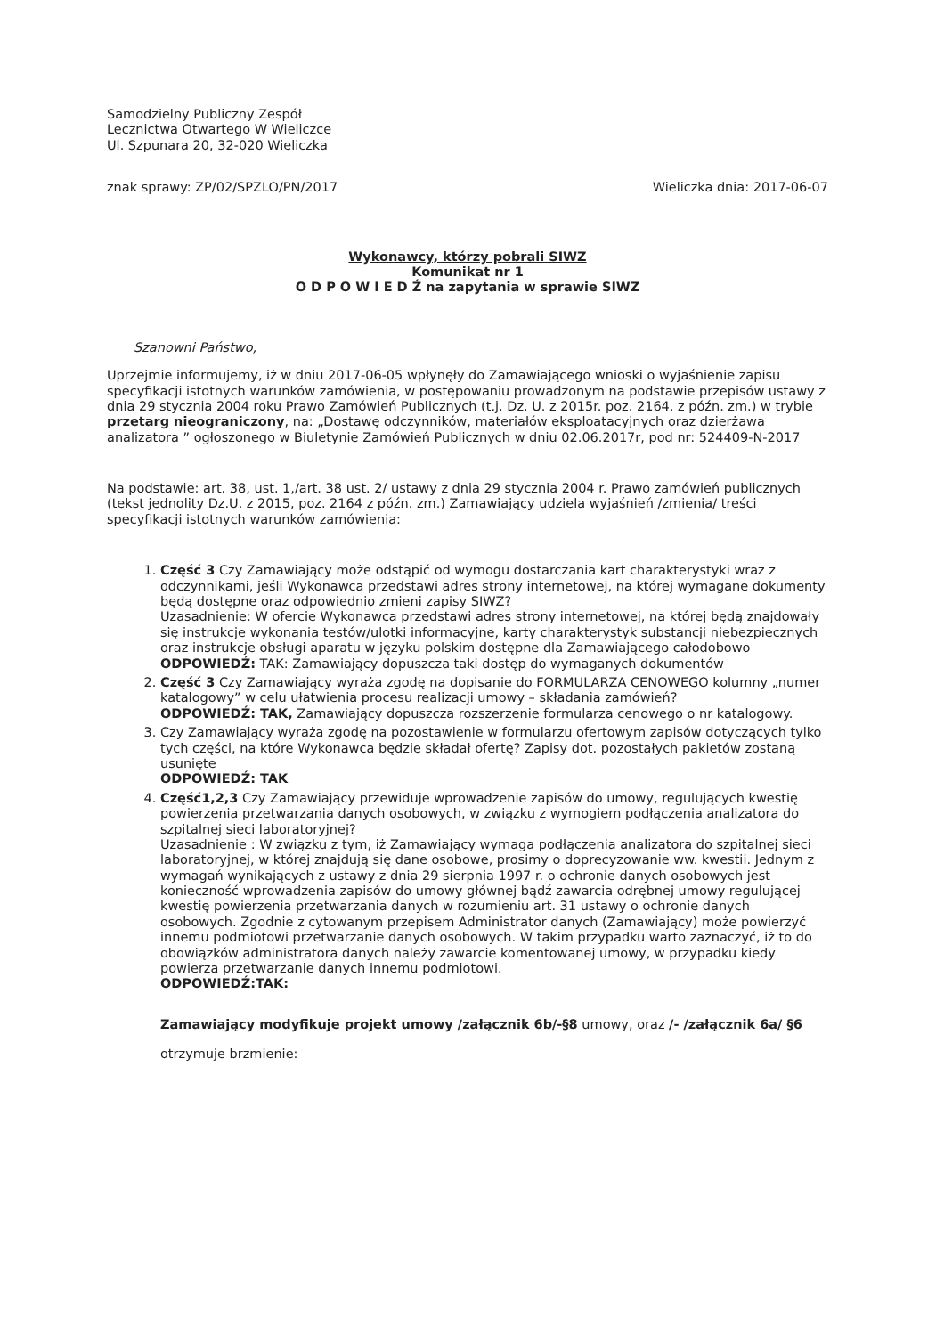Samodzielny Publiczny Zespół
Lecznictwa Otwartego W Wieliczce
Ul. Szpunara 20, 32-020 Wieliczka
znak sprawy: ZP/02/SPZLO/PN/2017 Wieliczka dnia: 2017-06-07
Wykonawcy, którzy pobrali SIWZ
Komunikat nr 1
O D P O W I E D Ź na zapytania w sprawie SIWZ
Szanowni Państwo,
Uprzejmie informujemy, iż w dniu 2017-06-05 wpłynęły do Zamawiającego wnioski o wyjaśnienie zapisu specyfikacji istotnych warunków zamówienia, w postępowaniu prowadzonym na podstawie przepisów ustawy z dnia 29 stycznia 2004 roku Prawo Zamówień Publicznych (t.j. Dz. U. z 2015r. poz. 2164, z późn. zm.) w trybie przetarg nieograniczony, na: „Dostawę odczynników, materiałów eksploatacyjnych oraz dzierżawa analizatora ” ogłoszonego w Biuletynie Zamówień Publicznych w dniu 02.06.2017r, pod nr: 524409-N-2017
Na podstawie: art. 38, ust. 1,/art. 38 ust. 2/ ustawy z dnia 29 stycznia 2004 r. Prawo zamówień publicznych (tekst jednolity Dz.U. z 2015, poz. 2164 z późn. zm.) Zamawiający udziela wyjaśnień /zmienia/ treści specyfikacji istotnych warunków zamówienia:
1. Część 3 Czy Zamawiający może odstąpić od wymogu dostarczania kart charakterystyki wraz z odczynnikami, jeśli Wykonawca przedstawi adres strony internetowej, na której wymagane dokumenty będą dostępne oraz odpowiednio zmieni zapisy SIWZ?
Uzasadnienie: W ofercie Wykonawca przedstawi adres strony internetowej, na której będą znajdowały się instrukcje wykonania testów/ulotki informacyjne, karty charakterystyk substancji niebezpiecznych oraz instrukcje obsługi aparatu w języku polskim dostępne dla Zamawiającego całodobowo
ODPOWIEDŹ: TAK: Zamawiający dopuszcza taki dostęp do wymaganych dokumentów
2. Część 3 Czy Zamawiający wyraża zgodę na dopisanie do FORMULARZA CENOWEGO kolumny „numer katalogowy” w celu ułatwienia procesu realizacji umowy – składania zamówień?
ODPOWIEDŹ: TAK, Zamawiający dopuszcza rozszerzenie formularza cenowego o nr katalogowy.
3. Czy Zamawiający wyraża zgodę na pozostawienie w formularzu ofertowym zapisów dotyczących tylko tych części, na które Wykonawca będzie składał ofertę? Zapisy dot. pozostałych pakietów zostaną usunięte
ODPOWIEDŹ: TAK
4. Część1,2,3 Czy Zamawiający przewiduje wprowadzenie zapisów do umowy, regulujących kwestię powierzenia przetwarzania danych osobowych, w związku z wymogiem podłączenia analizatora do szpitalnej sieci laboratoryjnej?
Uzasadnienie : W związku z tym, iż Zamawiający wymaga podłączenia analizatora do szpitalnej sieci laboratoryjnej, w której znajdują się dane osobowe, prosimy o doprecyzowanie ww. kwestii. Jednym z wymagań wynikających z ustawy z dnia 29 sierpnia 1997 r. o ochronie danych osobowych jest konieczność wprowadzenia zapisów do umowy głównej bądź zawarcia odrębnej umowy regulującej kwestię powierzenia przetwarzania danych w rozumieniu art. 31 ustawy o ochronie danych osobowych. Zgodnie z cytowanym przepisem Administrator danych (Zamawiający) może powierzyć innemu podmiotowi przetwarzanie danych osobowych. W takim przypadku warto zaznaczyć, iż to do obowiązków administratora danych należy zawarcie komentowanej umowy, w przypadku kiedy powierza przetwarzanie danych innemu podmiotowi.
ODPOWIEDŹ:TAK:
Zamawiający modyfikuje projekt umowy /załącznik 6b/-§8 umowy, oraz /- /załącznik 6a/ §6 otrzymuje brzmienie: